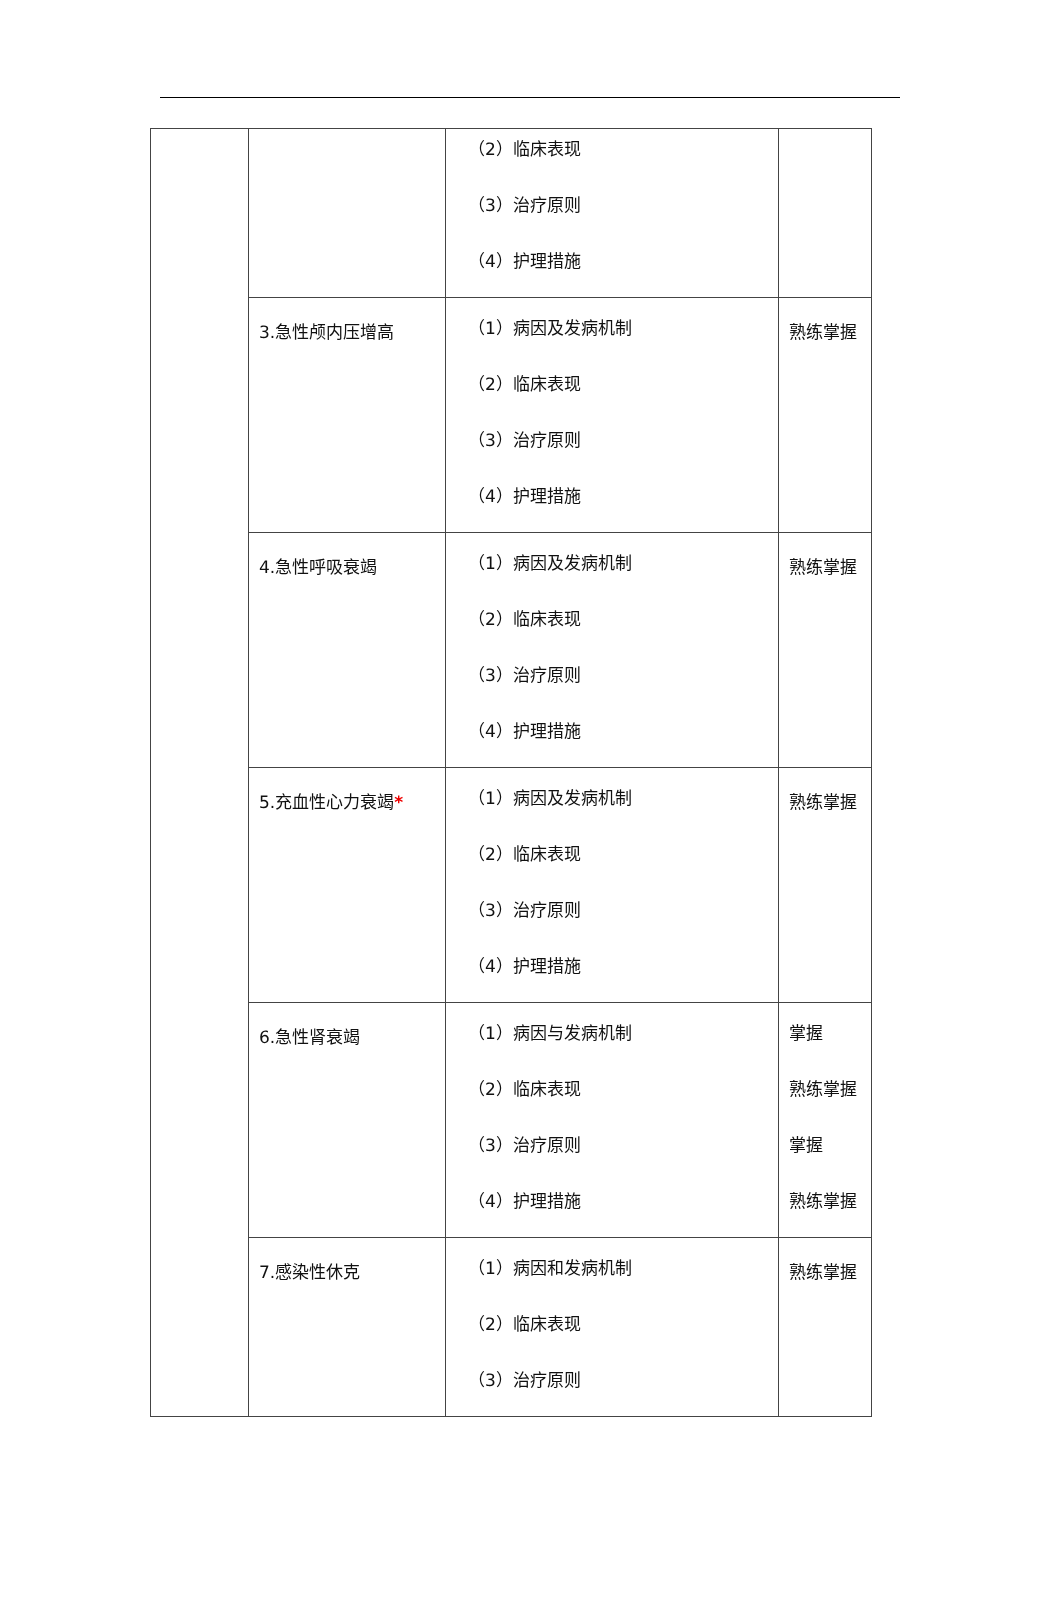| | | （2）临床表现 （3）治疗原则 （4）护理措施 | |
| | 3.急性颅内压增高 | （1）病因及发病机制 （2）临床表现 （3）治疗原则 （4）护理措施 | 熟练掌握 |
| | 4.急性呼吸衰竭 | （1）病因及发病机制 （2）临床表现 （3）治疗原则 （4）护理措施 | 熟练掌握 |
| | 5.充血性心力衰竭 * | （1）病因及发病机制 （2）临床表现 （3）治疗原则 （4）护理措施 | 熟练掌握 |
| | 6.急性肾衰竭 | （1）病因与发病机制 （2）临床表现 （3）治疗原则 （4）护理措施 | 掌握 熟练掌握 掌握 熟练掌握 |
| | 7.感染性休克 | （1）病因和发病机制 （2）临床表现 （3）治疗原则 | 熟练掌握 |